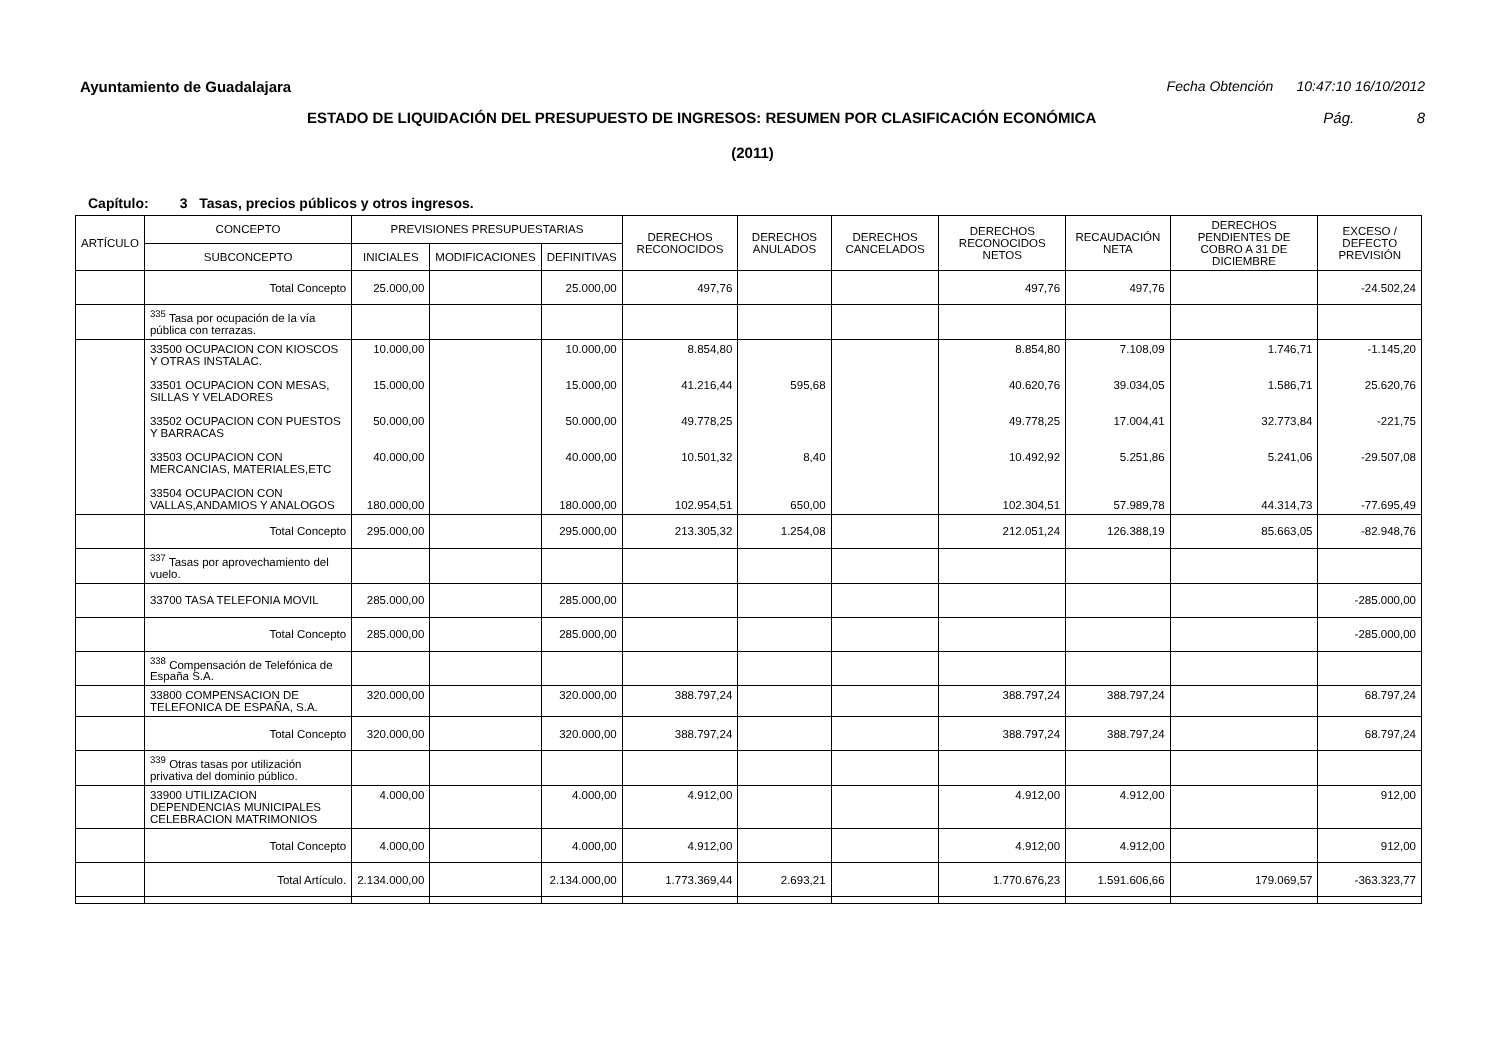Ayuntamiento de Guadalajara Fecha Obtención 10:47:10 16/10/2012
ESTADO DE LIQUIDACIÓN DEL PRESUPUESTO DE INGRESOS: RESUMEN POR CLASIFICACIÓN ECONÓMICA Pág. 8
(2011)
Capítulo: 3 Tasas, precios públicos y otros ingresos.
| ARTÍCULO | CONCEPTO | PREVISIONES PRESUPUESTARIAS | | | DERECHOS RECONOCIDOS | DERECHOS ANULADOS | DERECHOS CANCELADOS | DERECHOS RECONOCIDOS NETOS | RECAUDACIÓN NETA | DERECHOS PENDIENTES DE COBRO A 31 DE DICIEMBRE | EXCESO / DEFECTO PREVISIÓN |
| --- | --- | --- | --- | --- | --- | --- | --- | --- | --- | --- | --- |
| | SUBCONCEPTO | INICIALES | MODIFICACIONES | DEFINITIVAS | | | | | | | |
| | Total Concepto | 25.000,00 | | 25.000,00 | 497,76 | | | 497,76 | 497,76 | | -24.502,24 |
| | <sup>335</sup> Tasa por ocupación de la vía pública con terrazas. | | | | | | | | | | |
| | 33500 OCUPACION CON KIOSCOS Y OTRAS INSTALAC. 33501 OCUPACION CON MESAS, SILLAS Y VELADORES 33502 OCUPACION CON PUESTOS Y BARRACAS 33503 OCUPACION CON MERCANCIAS, MATERIALES,ETC 33504 OCUPACION CON VALLAS,ANDAMIOS Y ANALOGOS | 10.000,00 15.000,00 50.000,00 40.000,00 180.000,00 | | 10.000,00 15.000,00 50.000,00 40.000,00 180.000,00 | 8.854,80 41.216,44 49.778,25 10.501,32 102.954,51 | 595,68 8,40 650,00 | | 8.854,80 40.620,76 49.778,25 10.492,92 102.304,51 | 7.108,09 39.034,05 17.004,41 5.251,86 57.989,78 | 1.746,71 1.586,71 32.773,84 5.241,06 44.314,73 | -1.145,20 25.620,76 -221,75 -29.507,08 -77.695,49 |
| | Total Concepto | 295.000,00 | | 295.000,00 | 213.305,32 | 1.254,08 | | 212.051,24 | 126.388,19 | 85.663,05 | -82.948,76 |
| | <sup>337</sup> Tasas por aprovechamiento del vuelo. | | | | | | | | | | |
| | 33700 TASA TELEFONIA MOVIL | 285.000,00 | | 285.000,00 | | | | | | | -285.000,00 |
| | Total Concepto | 285.000,00 | | 285.000,00 | | | | | | | -285.000,00 |
| | <sup>338</sup> Compensación de Telefónica de España S.A. | | | | | | | | | | |
| | 33800 COMPENSACION DE TELEFONICA DE ESPAÑA, S.A. | 320.000,00 | | 320.000,00 | 388.797,24 | | | 388.797,24 | 388.797,24 | | 68.797,24 |
| | Total Concepto | 320.000,00 | | 320.000,00 | 388.797,24 | | | 388.797,24 | 388.797,24 | | 68.797,24 |
| | <sup>339</sup> Otras tasas por utilización privativa del dominio público. | | | | | | | | | | |
| | 33900 UTILIZACION DEPENDENCIAS MUNICIPALES CELEBRACION MATRIMONIOS | 4.000,00 | | 4.000,00 | 4.912,00 | | | 4.912,00 | 4.912,00 | | 912,00 |
| | Total Concepto | 4.000,00 | | 4.000,00 | 4.912,00 | | | 4.912,00 | 4.912,00 | | 912,00 |
| | Total Artículo. | 2.134.000,00 | | 2.134.000,00 | 1.773.369,44 | 2.693,21 | | 1.770.676,23 | 1.591.606,66 | 179.069,57 | -363.323,77 |